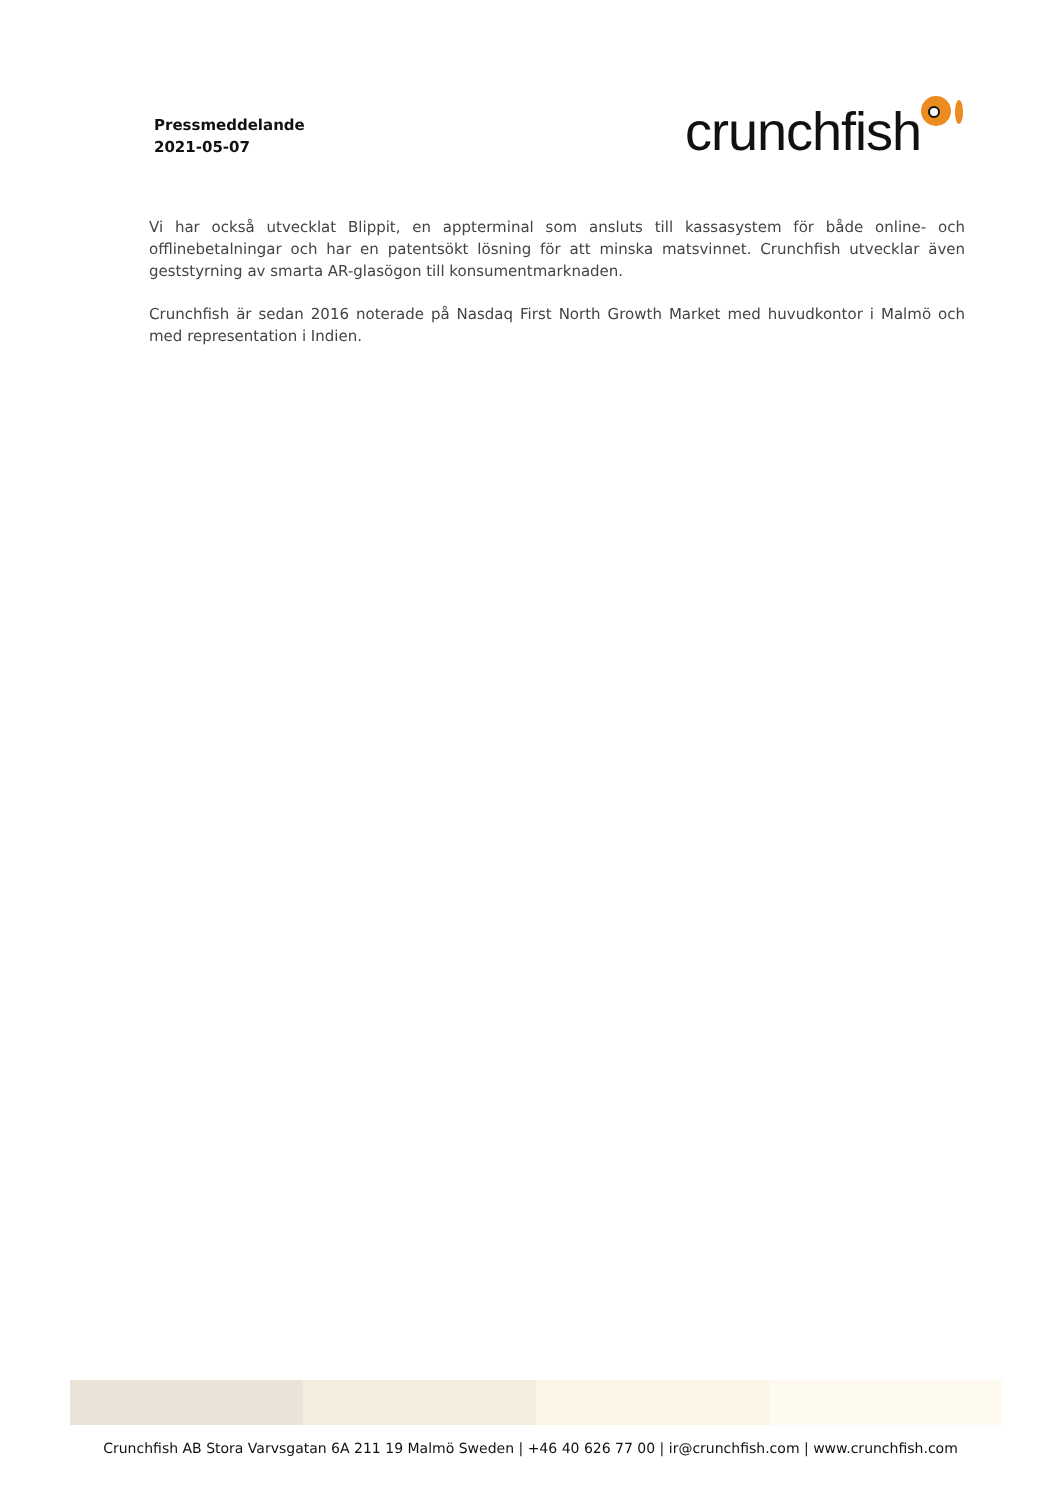Pressmeddelande
2021-05-07
crunchfish
Vi har också utvecklat Blippit, en appterminal som ansluts till kassasystem för både online- och offlinebetalningar och har en patentsökt lösning för att minska matsvinnet. Crunchfish utvecklar även geststyrning av smarta AR-glasögon till konsumentmarknaden.
Crunchfish är sedan 2016 noterade på Nasdaq First North Growth Market med huvudkontor i Malmö och med representation i Indien.
Crunchfish AB Stora Varvsgatan 6A 211 19 Malmö Sweden | +46 40 626 77 00 | ir@crunchfish.com | www.crunchfish.com